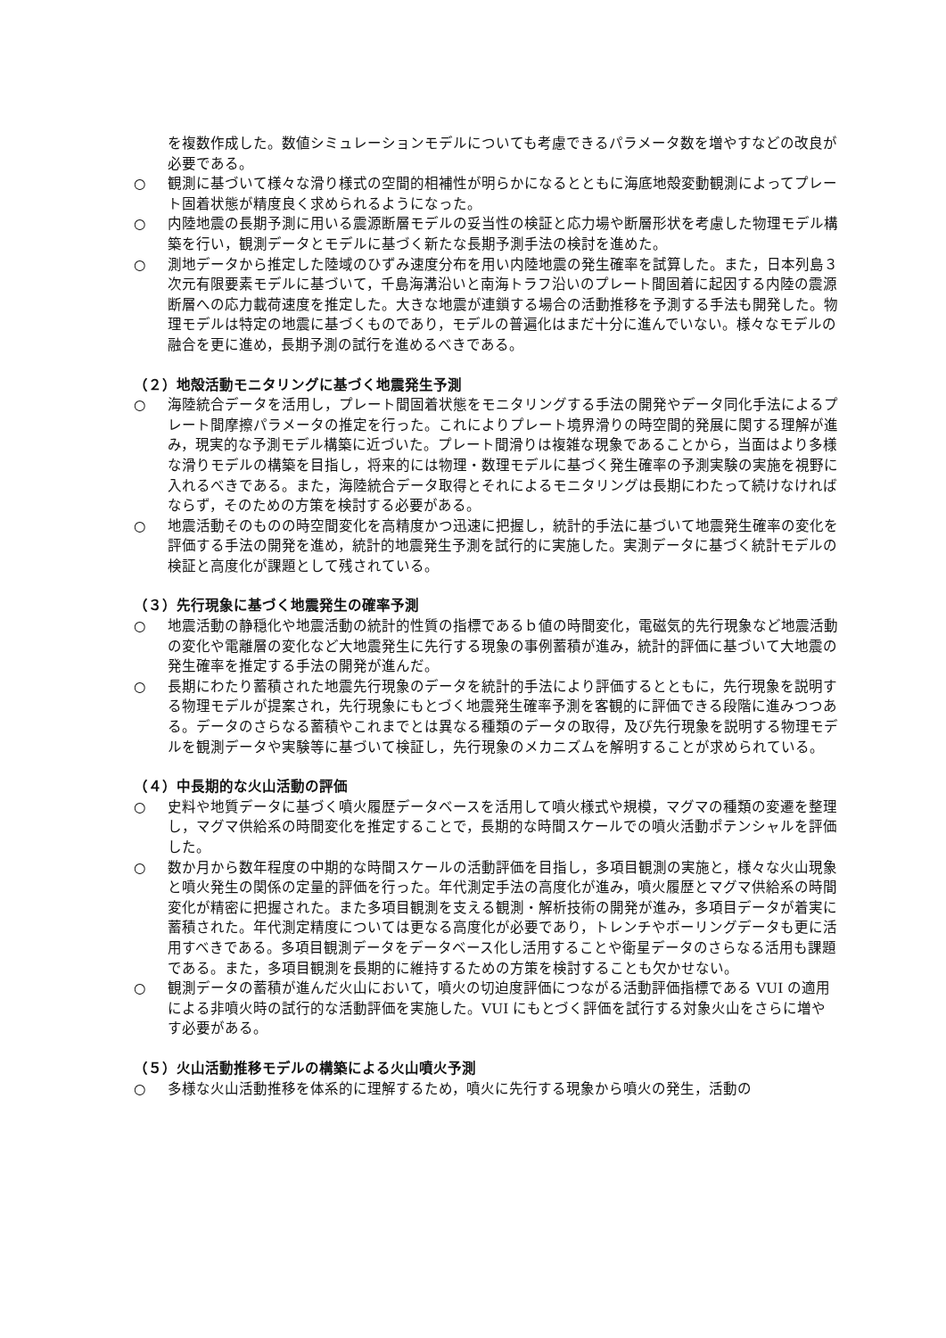を複数作成した。数値シミュレーションモデルについても考慮できるパラメータ数を増やすなどの改良が必要である。
○ 観測に基づいて様々な滑り様式の空間的相補性が明らかになるとともに海底地殻変動観測によってプレート固着状態が精度良く求められるようになった。
○ 内陸地震の長期予測に用いる震源断層モデルの妥当性の検証と応力場や断層形状を考慮した物理モデル構築を行い，観測データとモデルに基づく新たな長期予測手法の検討を進めた。
○ 測地データから推定した陸域のひずみ速度分布を用い内陸地震の発生確率を試算した。また，日本列島３次元有限要素モデルに基づいて，千島海溝沿いと南海トラフ沿いのプレート間固着に起因する内陸の震源断層への応力載荷速度を推定した。大きな地震が連鎖する場合の活動推移を予測する手法も開発した。物理モデルは特定の地震に基づくものであり，モデルの普遍化はまだ十分に進んでいない。様々なモデルの融合を更に進め，長期予測の試行を進めるべきである。
（２）地殻活動モニタリングに基づく地震発生予測
○ 海陸統合データを活用し，プレート間固着状態をモニタリングする手法の開発やデータ同化手法によるプレート間摩擦パラメータの推定を行った。これによりプレート境界滑りの時空間的発展に関する理解が進み，現実的な予測モデル構築に近づいた。プレート間滑りは複雑な現象であることから，当面はより多様な滑りモデルの構築を目指し，将来的には物理・数理モデルに基づく発生確率の予測実験の実施を視野に入れるべきである。また，海陸統合データ取得とそれによるモニタリングは長期にわたって続けなければならず，そのための方策を検討する必要がある。
○ 地震活動そのものの時空間変化を高精度かつ迅速に把握し，統計的手法に基づいて地震発生確率の変化を評価する手法の開発を進め，統計的地震発生予測を試行的に実施した。実測データに基づく統計モデルの検証と高度化が課題として残されている。
（３）先行現象に基づく地震発生の確率予測
○ 地震活動の静穏化や地震活動の統計的性質の指標であるｂ値の時間変化，電磁気的先行現象など地震活動の変化や電離層の変化など大地震発生に先行する現象の事例蓄積が進み，統計的評価に基づいて大地震の発生確率を推定する手法の開発が進んだ。
○ 長期にわたり蓄積された地震先行現象のデータを統計的手法により評価するとともに，先行現象を説明する物理モデルが提案され，先行現象にもとづく地震発生確率予測を客観的に評価できる段階に進みつつある。データのさらなる蓄積やこれまでとは異なる種類のデータの取得，及び先行現象を説明する物理モデルを観測データや実験等に基づいて検証し，先行現象のメカニズムを解明することが求められている。
（４）中長期的な火山活動の評価
○ 史料や地質データに基づく噴火履歴データベースを活用して噴火様式や規模，マグマの種類の変遷を整理し，マグマ供給系の時間変化を推定することで，長期的な時間スケールでの噴火活動ポテンシャルを評価した。
○ 数か月から数年程度の中期的な時間スケールの活動評価を目指し，多項目観測の実施と，様々な火山現象と噴火発生の関係の定量的評価を行った。年代測定手法の高度化が進み，噴火履歴とマグマ供給系の時間変化が精密に把握された。また多項目観測を支える観測・解析技術の開発が進み，多項目データが着実に蓄積された。年代測定精度については更なる高度化が必要であり，トレンチやボーリングデータも更に活用すべきである。多項目観測データをデータベース化し活用することや衛星データのさらなる活用も課題である。また，多項目観測を長期的に維持するための方策を検討することも欠かせない。
○ 観測データの蓄積が進んだ火山において，噴火の切迫度評価につながる活動評価指標である VUI の適用による非噴火時の試行的な活動評価を実施した。VUI にもとづく評価を試行する対象火山をさらに増やす必要がある。
（５）火山活動推移モデルの構築による火山噴火予測
○ 多様な火山活動推移を体系的に理解するため，噴火に先行する現象から噴火の発生，活動の